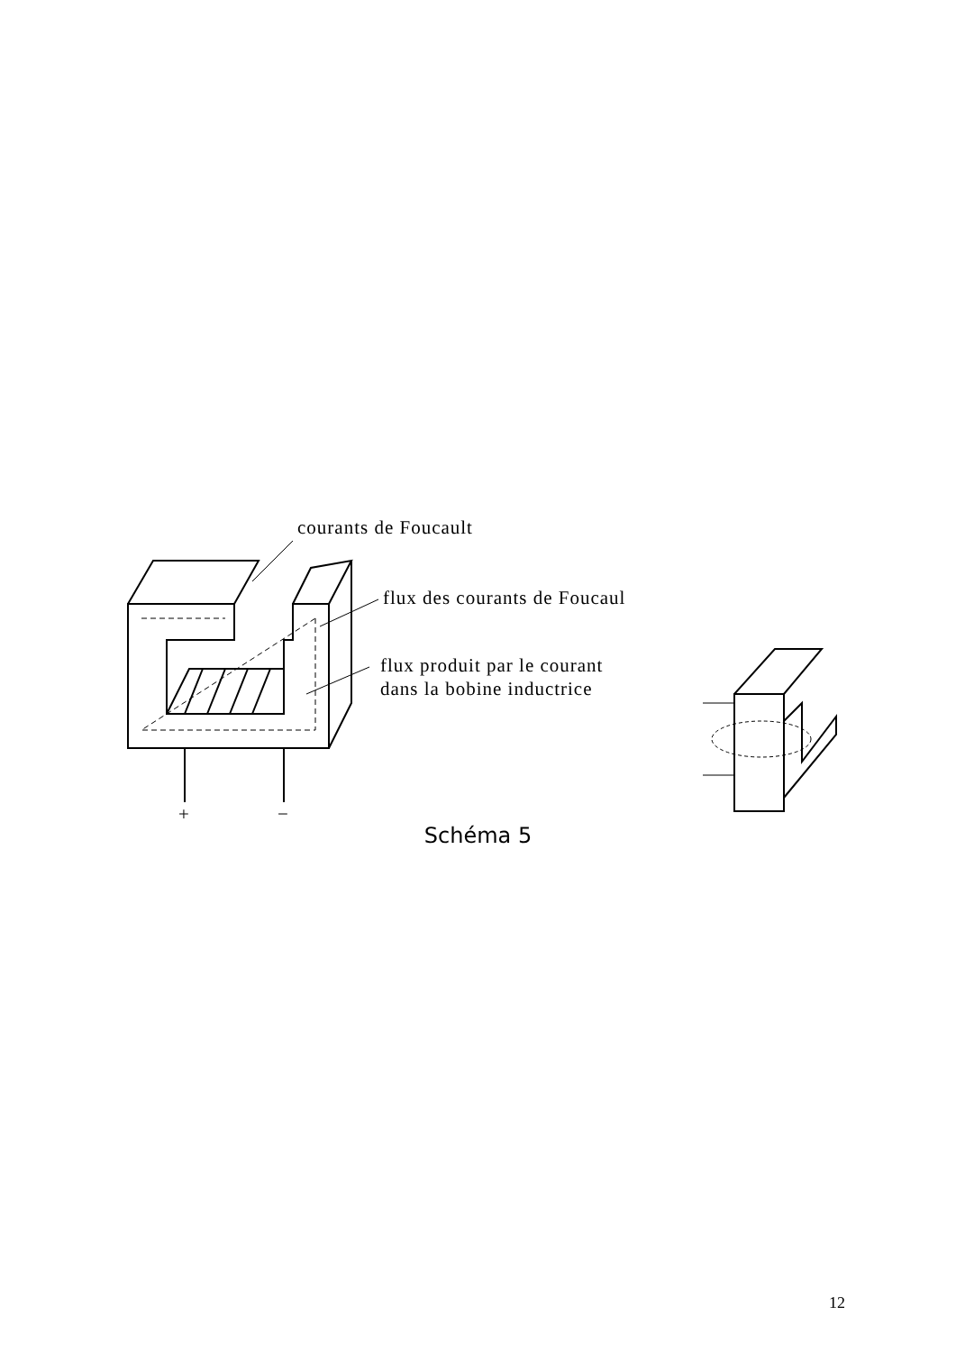courants de Foucault
flux des courants de Foucaul
flux produit par le courant
dans la bobine inductrice
+ −
Schéma 5
12